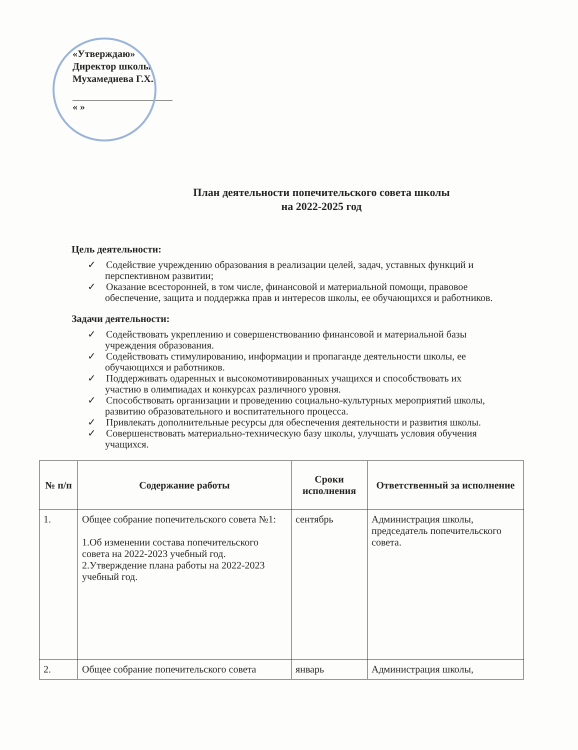«Утверждаю»
Директор школы
Мухамедиева Г.Х.
« »
План деятельности попечительского совета школы
на 2022-2025 год
Цель деятельности:
✓ Содействие учреждению образования в реализации целей, задач, уставных функций и перспективном развитии;
✓ Оказание всесторонней, в том числе, финансовой и материальной помощи, правовое обеспечение, защита и поддержка прав и интересов школы, ее обучающихся и работников.
Задачи деятельности:
✓ Содействовать укреплению и совершенствованию финансовой и материальной базы учреждения образования.
✓ Содействовать стимулированию, информации и пропаганде деятельности школы, ее обучающихся и работников.
✓ Поддерживать одаренных и высокомотивированных учащихся и способствовать их участию в олимпиадах и конкурсах различного уровня.
✓ Способствовать организации и проведению социально-культурных мероприятий школы, развитию образовательного и воспитательного процесса.
✓ Привлекать дополнительные ресурсы для обеспечения деятельности и развития школы.
✓ Совершенствовать материально-техническую базу школы, улучшать условия обучения учащихся.
| № п/п | Содержание работы | Сроки исполнения | Ответственный за исполнение |
| --- | --- | --- | --- |
| 1. | Общее собрание попечительского совета №1: 1.Об изменении состава попечительского совета на 2022-2023 учебный год. 2.Утверждение плана работы на 2022-2023 учебный год. | сентябрь | Администрация школы, председатель попечительского совета. |
| 2. | Общее собрание попечительского совета | январь | Администрация школы, |